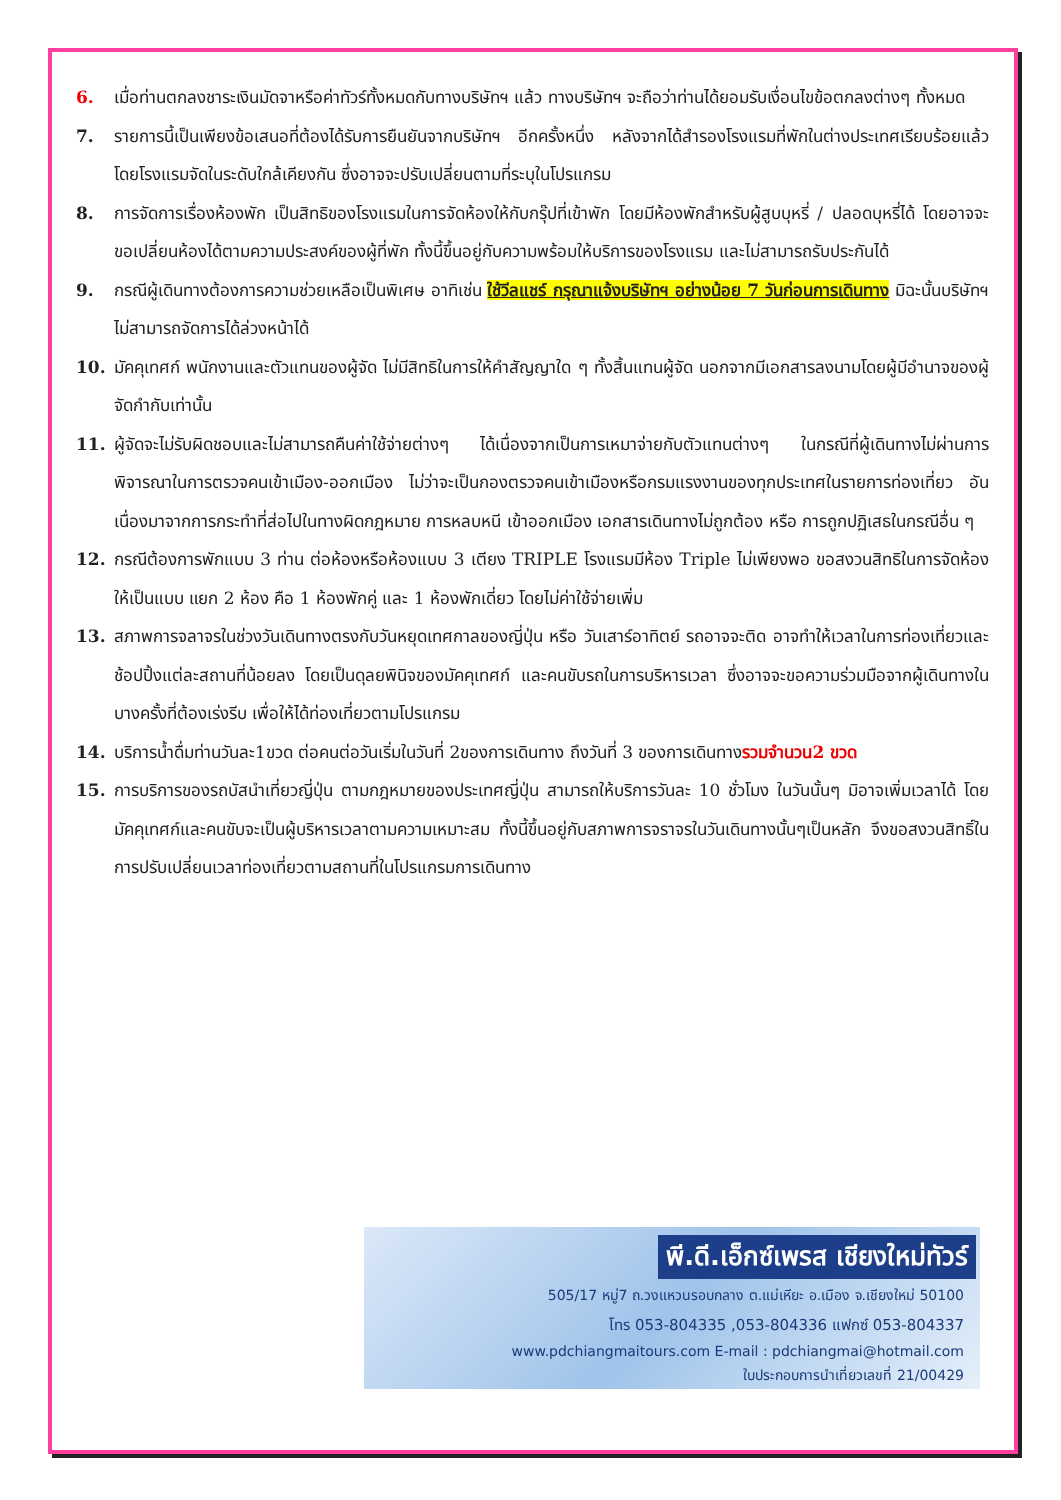6. เมื่อท่านตกลงชาระเงินมัดจาหรือค่าทัวร์ทั้งหมดกับทางบริษัทฯ แล้ว ทางบริษัทฯ จะถือว่าท่านได้ยอมรับเงื่อนไขข้อตกลงต่างๆ ทั้งหมด
7. รายการนี้เป็นเพียงข้อเสนอที่ต้องได้รับการยืนยันจากบริษัทฯ อีกครั้งหนึ่ง หลังจากได้สำรองโรงแรมที่พักในต่างประเทศเรียบร้อยแล้ว โดยโรงแรมจัดในระดับใกล้เคียงกัน ซึ่งอาจจะปรับเปลี่ยนตามที่ระบุในโปรแกรม
8. การจัดการเรื่องห้องพัก เป็นสิทธิของโรงแรมในการจัดห้องให้กับกรุ๊ปที่เข้าพัก โดยมีห้องพักสำหรับผู้สูบบุหรี่ / ปลอดบุหรี่ได้ โดยอาจจะขอเปลี่ยนห้องได้ตามความประสงค์ของผู้ที่พัก ทั้งนี้ขึ้นอยู่กับความพร้อมให้บริการของโรงแรม และไม่สามารถรับประกันได้
9. กรณีผู้เดินทางต้องการความช่วยเหลือเป็นพิเศษ อาทิเช่น ใช้วีลแชร์ กรุณาแจ้งบริษัทฯ อย่างน้อย 7 วันก่อนการเดินทาง มิฉะนั้นบริษัทฯไม่สามารถจัดการได้ล่วงหน้าได้
10. มัคคุเทศก์ พนักงานและตัวแทนของผู้จัด ไม่มีสิทธิในการให้คำสัญญาใด ๆ ทั้งสิ้นแทนผู้จัด นอกจากมีเอกสารลงนามโดยผู้มีอำนาจของผู้จัดกำกับเท่านั้น
11. ผู้จัดจะไม่รับผิดชอบและไม่สามารถคืนค่าใช้จ่ายต่างๆ ได้เนื่องจากเป็นการเหมาจ่ายกับตัวแทนต่างๆ ในกรณีที่ผู้เดินทางไม่ผ่านการพิจารณาในการตรวจคนเข้าเมือง-ออกเมือง ไม่ว่าจะเป็นกองตรวจคนเข้าเมืองหรือกรมแรงงานของทุกประเทศในรายการท่องเที่ยว อันเนื่องมาจากการกระทำที่ส่อไปในทางผิดกฎหมาย การหลบหนี เข้าออกเมือง เอกสารเดินทางไม่ถูกต้อง หรือ การถูกปฏิเสธในกรณีอื่น ๆ
12. กรณีต้องการพักแบบ 3 ท่าน ต่อห้องหรือห้องแบบ 3 เตียง TRIPLE โรงแรมมีห้อง Triple ไม่เพียงพอ ขอสงวนสิทธิในการจัดห้องให้เป็นแบบ แยก 2 ห้อง คือ 1 ห้องพักคู่ และ 1 ห้องพักเดี่ยว โดยไม่ค่าใช้จ่ายเพิ่ม
13. สภาพการจลาจรในช่วงวันเดินทางตรงกับวันหยุดเทศกาลของญี่ปุ่น หรือ วันเสาร์อาทิตย์ รถอาจจะติด อาจทำให้เวลาในการท่องเที่ยวและ ช้อปปิ้งแต่ละสถานที่น้อยลง โดยเป็นดุลยพินิจของมัคคุเทศก์ และคนขับรถในการบริหารเวลา ซึ่งอาจจะขอความร่วมมือจากผู้เดินทางในบางครั้งที่ต้องเร่งรีบ เพื่อให้ได้ท่องเที่ยวตามโปรแกรม
14. บริการน้ำดื่มท่านวันละ1ขวด ต่อคนต่อวันเริ่มในวันที่ 2ของการเดินทาง ถึงวันที่ 3 ของการเดินทางรวมจำนวน2 ขวด
15. การบริการของรถบัสนำเที่ยวญี่ปุ่น ตามกฎหมายของประเทศญี่ปุ่น สามารถให้บริการวันละ 10 ชั่วโมง ในวันนั้นๆ มิอาจเพิ่มเวลาได้ โดยมัคคุเทศก์และคนขับจะเป็นผู้บริหารเวลาตามความเหมาะสม ทั้งนี้ขึ้นอยู่กับสภาพการจราจรในวันเดินทางนั้นๆเป็นหลัก จึงขอสงวนสิทธิ์ในการปรับเปลี่ยนเวลาท่องเที่ยวตามสถานที่ในโปรแกรมการเดินทาง
พี.ดี.เอ็กซ์เพรส เชียงใหม่ทัวร์
505/17 หมู่7 ถ.วงแหวนรอบกลาง ต.แม่เหียะ อ.เมือง จ.เชียงใหม่ 50100
โทร 053-804335 ,053-804336 แฟกซ์ 053-804337
www.pdchiangmaitours.com E-mail : pdchiangmai@hotmail.com
ใบประกอบการนำเที่ยวเลขที่ 21/00429